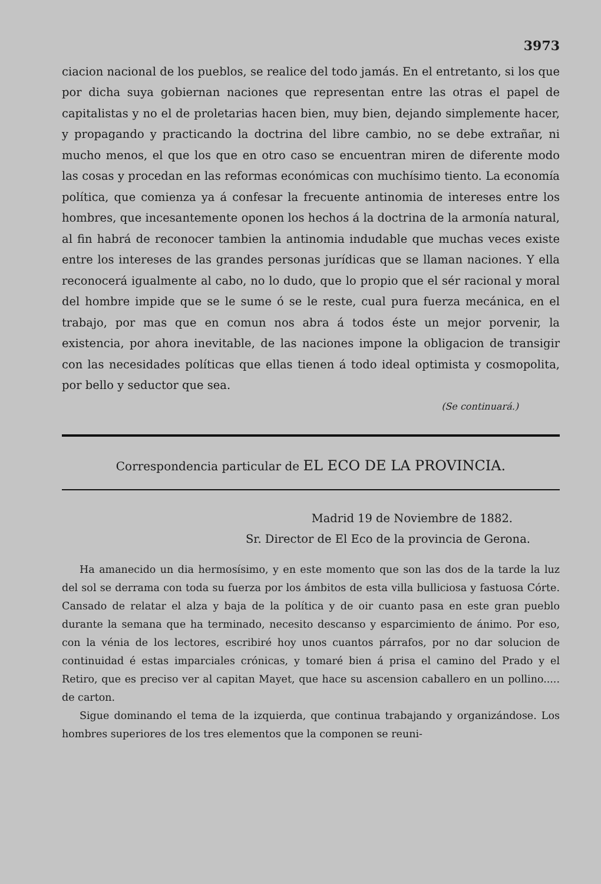3973
ciacion nacional de los pueblos, se realice del todo jamás. En el entretanto, si los que por dicha suya gobiernan naciones que representan entre las otras el papel de capitalistas y no el de proletarias hacen bien, muy bien, dejando simplemente hacer, y propagando y practicando la doctrina del libre cambio, no se debe extrañar, ni mucho menos, el que los que en otro caso se encuentran miren de diferente modo las cosas y procedan en las reformas económicas con muchísimo tiento. La economía política, que comienza ya á confesar la frecuente antinomia de intereses entre los hombres, que incesantemente oponen los hechos á la doctrina de la armonía natural, al fin habrá de reconocer tambien la antinomia indudable que muchas veces existe entre los intereses de las grandes personas jurídicas que se llaman naciones. Y ella reconocerá igualmente al cabo, no lo dudo, que lo propio que el sér racional y moral del hombre impide que se le sume ó se le reste, cual pura fuerza mecánica, en el trabajo, por mas que en comun nos abra á todos éste un mejor porvenir, la existencia, por ahora inevitable, de las naciones impone la obligacion de transigir con las necesidades políticas que ellas tienen á todo ideal optimista y cosmopolita, por bello y seductor que sea.
(Se continuará.)
Correspondencia particular de EL ECO DE LA PROVINCIA.
Madrid 19 de Noviembre de 1882.
Sr. Director de El Eco de la provincia de Gerona.
Ha amanecido un dia hermosísimo, y en este momento que son las dos de la tarde la luz del sol se derrama con toda su fuerza por los ámbitos de esta villa bulliciosa y fastuosa Córte. Cansado de relatar el alza y baja de la política y de oir cuanto pasa en este gran pueblo durante la semana que ha terminado, necesito descanso y esparcimiento de ánimo. Por eso, con la vénia de los lectores, escribiré hoy unos cuantos párrafos, por no dar solucion de continuidad é estas imparciales crónicas, y tomaré bien á prisa el camino del Prado y el Retiro, que es preciso ver al capitan Mayet, que hace su ascension caballero en un pollino..... de carton.
Sigue dominando el tema de la izquierda, que continua trabajando y organizándose. Los hombres superiores de los tres elementos que la componen se reuni-